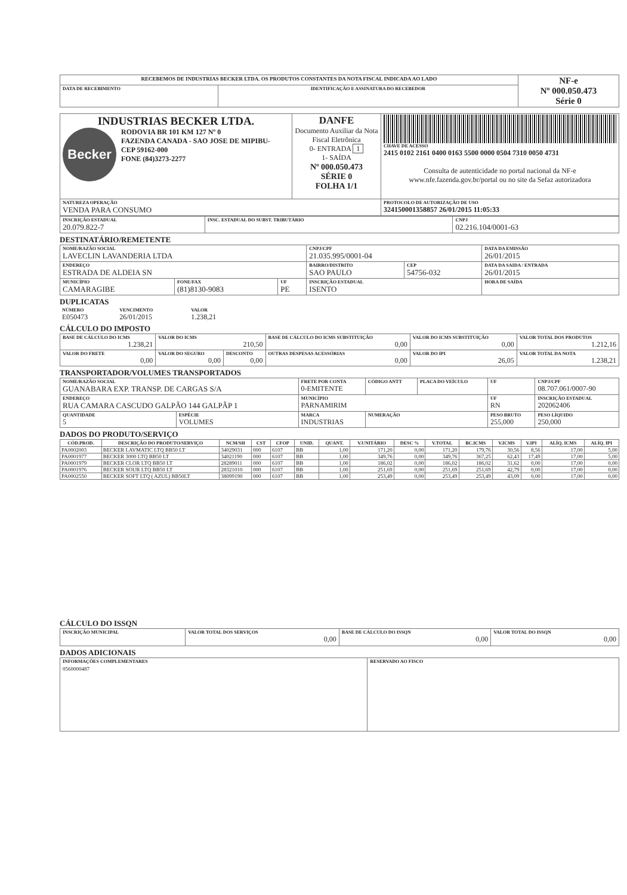| RECEBEMOS DE INDUSTRIAS BECKER LTDA. OS PRODUTOS CONSTANTES DA NOTA FISCAL INDICADA AO LADO | | NF-e Nº 000.050.473 Série 0 |
| DATA DE RECEBIMENTO | IDENTIFICAÇÃO E ASSINATURA DO RECEBEDOR | |
| INDUSTRIAS BECKER LTDA. Becker RODOVIA BR 101 KM 127 Nº 0 FAZENDA CANADA - SAO JOSE DE MIPIBU- CEP 59162-000 FONE (84)3273-2277 | DANFE Documento Auxiliar da Nota Fiscal Eletrônica 0- ENTRADA 1 1- SAÍDA Nº 000.050.473 SÉRIE 0 FOLHA 1/1 | CHAVE DE ACESSO 2415 0102 2161 0400 0163 5500 0000 0504 7310 0050 4731 Consulta de autenticidade no portal nacional da NF-e www.nfe.fazenda.gov.br/portal ou no site da Sefaz autorizadora |
| NATUREZA OPERAÇÃO VENDA PARA CONSUMO | | PROTOCOLO DE AUTORIZAÇÃO DE USO 324150001358857 26/01/2015 11:05:33 |
| INSCRIÇÃO ESTADUAL 20.079.822-7 | INSC. ESTADUAL DO SUBST. TRIBUTÁRIO | CNPJ 02.216.104/0001-63 |
DESTINATÁRIO/REMETENTE
| NOME/RAZÃO SOCIAL LAVECLIN LAVANDERIA LTDA | | | CNPJ/CPF 21.035.995/0001-04 | | DATA DA EMISSÃO 26/01/2015 |
| ENDEREÇO ESTRADA DE ALDEIA SN | | | BAIRRO/DISTRITO SAO PAULO | CEP 54756-032 | DATA DA SAIDA / ENTRADA 26/01/2015 |
| MUNICÍPIO CAMARAGIBE | FONE/FAX (81)8130-9083 | UF PE | INSCRIÇÃO ESTADUAL ISENTO | | HORA DE SAÍDA |
DUPLICATAS
| NÚMERO E050473 | VENCIMENTO 26/01/2015 | VALOR 1.238,21 |
CÁLCULO DO IMPOSTO
| BASE DE CÁLCULO DO ICMS 1.238,21 | VALOR DO ICMS 210,50 | | BASE DE CÁLCULO DO ICMS SUBSTITUIÇÃO 0,00 | VALOR DO ICMS SUBSTITUIÇÃO 0,00 | VALOR TOTAL DOS PRODUTOS 1.212,16 |
| VALOR DO FRETE 0,00 | VALOR DO SEGURO 0,00 | DESCONTO 0,00 | OUTRAS DESPESAS ACESSÓRIAS 0,00 | VALOR DO IPI 26,05 | VALOR TOTAL DA NOTA 1.238,21 |
TRANSPORTADOR/VOLUMES TRANSPORTADOS
| NOME/RAZÃO SOCIAL GUANABARA EXP. TRANSP. DE CARGAS S/A | | FRETE POR CONTA 0-EMITENTE | CÓDIGO ANTT | PLACA DO VEÍCULO | UF | CNPJ/CPF 08.707.061/0007-90 |
| ENDEREÇO RUA CAMARA CASCUDO GALPÃO 144 GALPÃP 1 | | MUNICÍPIO PARNAMIRIM | | | UF RN | INSCRIÇÃO ESTADUAL 202062406 |
| QUANTIDADE 5 | ESPÉCIE VOLUMES | MARCA INDUSTRIAS | NUMERAÇÃO | | PESO BRUTO 255,000 | PESO LÍQUIDO 250,000 |
DADOS DO PRODUTO/SERVIÇO
| CÓD.PROD. | DESCRIÇÃO DO PRODUTO/SERVIÇO | NCM/SH | CST | CFOP | UNID. | QUANT. | V.UNITÁRIO | DESC % | V.TOTAL | BC.ICMS | V.ICMS | V.IPI | ALÍQ. ICMS | ALÍQ. IPI |
| --- | --- | --- | --- | --- | --- | --- | --- | --- | --- | --- | --- | --- | --- | --- |
| PA0002003 | BECKER LAVMATIC LTQ BB50 LT | 34029031 | 000 | 6107 | BB | 1,00 | 171,20 | 0,00 | 171,20 | 179,76 | 30,56 | 8,56 | 17,00 | 5,00 |
| PA0001977 | BECKER 3000 LTQ BB50 LT | 34021190 | 000 | 6107 | BB | 1,00 | 349,76 | 0,00 | 349,76 | 367,25 | 62,43 | 17,49 | 17,00 | 5,00 |
| PA0001979 | BECKER CLOR LTQ BB50 LT | 28289011 | 000 | 6107 | BB | 1,00 | 186,02 | 0,00 | 186,02 | 186,02 | 31,62 | 0,00 | 17,00 | 0,00 |
| PA0001976 | BECKER SOUR LTQ BB50 LT | 28321010 | 000 | 6107 | BB | 1,00 | 251,69 | 0,00 | 251,69 | 251,69 | 42,79 | 0,00 | 17,00 | 0,00 |
| PA0002550 | BECKER SOFT LTQ ( AZUL) BB50LT | 38099190 | 000 | 6107 | BB | 1,00 | 253,49 | 0,00 | 253,49 | 253,49 | 43,09 | 0,00 | 17,00 | 0,00 |
CÁLCULO DO ISSQN
| INSCRIÇÃO MUNICIPAL | VALOR TOTAL DOS SERVIÇOS 0,00 | BASE DE CÁLCULO DO ISSQN 0,00 | VALOR TOTAL DO ISSQN 0,00 |
DADOS ADICIONAIS
| INFORMAÇÕES COMPLEMENTARES 0560000487 | RESERVADO AO FISCO |